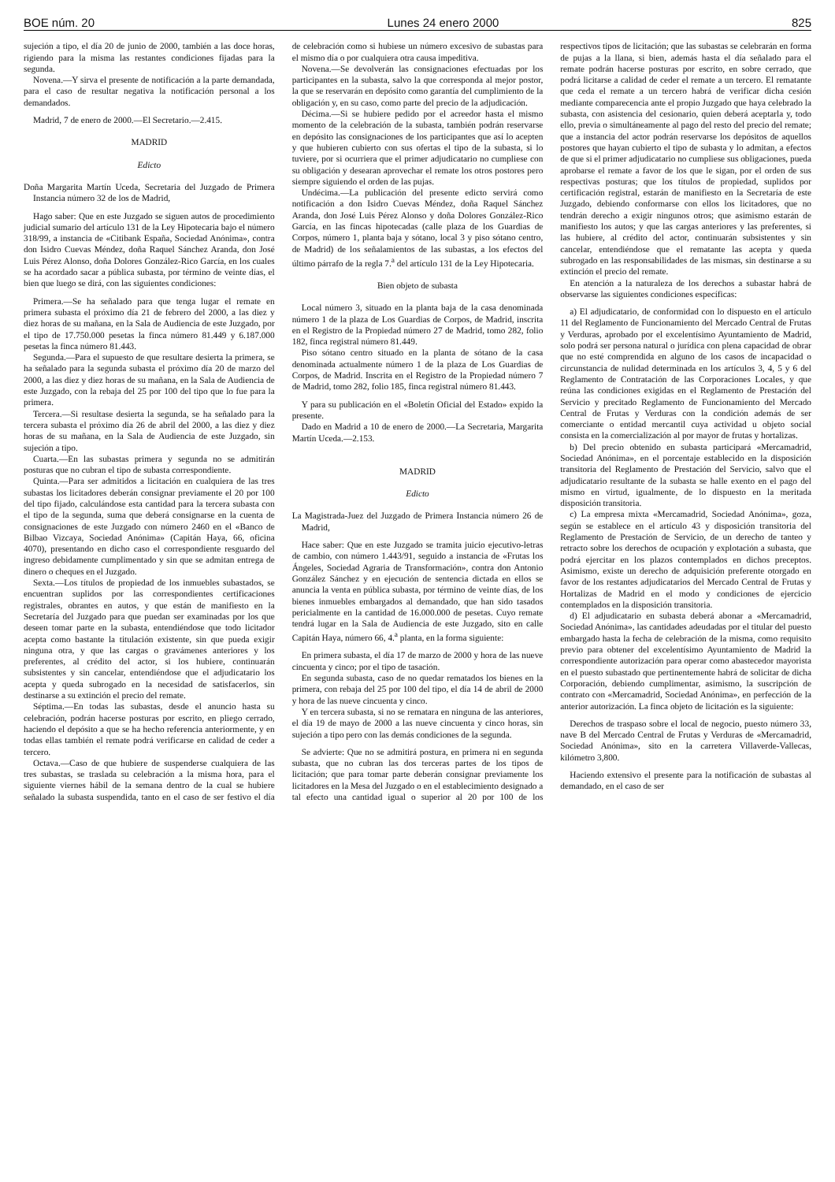BOE núm. 20 Lunes 24 enero 2000 825
sujeción a tipo, el día 20 de junio de 2000, también a las doce horas, rigiendo para la misma las restantes condiciones fijadas para la segunda.
Novena.—Y sirva el presente de notificación a la parte demandada, para el caso de resultar negativa la notificación personal a los demandados.
Madrid, 7 de enero de 2000.—El Secretario.—2.415.
MADRID
Edicto
Doña Margarita Martín Uceda, Secretaria del Juzgado de Primera Instancia número 32 de los de Madrid,
Hago saber: Que en este Juzgado se siguen autos de procedimiento judicial sumario del artículo 131 de la Ley Hipotecaria bajo el número 318/99, a instancia de «Citibank España, Sociedad Anónima», contra don Isidro Cuevas Méndez, doña Raquel Sánchez Aranda, don José Luis Pérez Alonso, doña Dolores González-Rico García, en los cuales se ha acordado sacar a pública subasta, por término de veinte días, el bien que luego se dirá, con las siguientes condiciones:
Primera.—Se ha señalado para que tenga lugar el remate en primera subasta el próximo día 21 de febrero del 2000, a las diez y diez horas de su mañana, en la Sala de Audiencia de este Juzgado, por el tipo de 17.750.000 pesetas la finca número 81.449 y 6.187.000 pesetas la finca número 81.443.
Segunda.—Para el supuesto de que resultare desierta la primera, se ha señalado para la segunda subasta el próximo día 20 de marzo del 2000, a las diez y diez horas de su mañana, en la Sala de Audiencia de este Juzgado, con la rebaja del 25 por 100 del tipo que lo fue para la primera.
Tercera.—Si resultase desierta la segunda, se ha señalado para la tercera subasta el próximo día 26 de abril del 2000, a las diez y diez horas de su mañana, en la Sala de Audiencia de este Juzgado, sin sujeción a tipo.
Cuarta.—En las subastas primera y segunda no se admitirán posturas que no cubran el tipo de subasta correspondiente.
Quinta.—Para ser admitidos a licitación en cualquiera de las tres subastas los licitadores deberán consignar previamente el 20 por 100 del tipo fijado, calculándose esta cantidad para la tercera subasta con el tipo de la segunda, suma que deberá consignarse en la cuenta de consignaciones de este Juzgado con número 2460 en el «Banco de Bilbao Vizcaya, Sociedad Anónima» (Capitán Haya, 66, oficina 4070), presentando en dicho caso el correspondiente resguardo del ingreso debidamente cumplimentado y sin que se admitan entrega de dinero o cheques en el Juzgado.
Sexta.—Los títulos de propiedad de los inmuebles subastados, se encuentran suplidos por las correspondientes certificaciones registrales, obrantes en autos, y que están de manifiesto en la Secretaría del Juzgado para que puedan ser examinadas por los que deseen tomar parte en la subasta, entendiéndose que todo licitador acepta como bastante la titulación existente, sin que pueda exigir ninguna otra, y que las cargas o gravámenes anteriores y los preferentes, al crédito del actor, si los hubiere, continuarán subsistentes y sin cancelar, entendiéndose que el adjudicatario los acepta y queda subrogado en la necesidad de satisfacerlos, sin destinarse a su extinción el precio del remate.
Séptima.—En todas las subastas, desde el anuncio hasta su celebración, podrán hacerse posturas por escrito, en pliego cerrado, haciendo el depósito a que se ha hecho referencia anteriormente, y en todas ellas también el remate podrá verificarse en calidad de ceder a tercero.
Octava.—Caso de que hubiere de suspenderse cualquiera de las tres subastas, se traslada su celebración a la misma hora, para el siguiente viernes hábil de la semana dentro de la cual se hubiere señalado la subasta suspendida, tanto en el caso de ser festivo el día de celebración como si hubiese un número excesivo de subastas para el mismo día o por cualquiera otra causa impeditiva.
Novena.—Se devolverán las consignaciones efectuadas por los participantes en la subasta, salvo la que corresponda al mejor postor, la que se reservarán en depósito como garantía del cumplimiento de la obligación y, en su caso, como parte del precio de la adjudicación.
Décima.—Si se hubiere pedido por el acreedor hasta el mismo momento de la celebración de la subasta, también podrán reservarse en depósito las consignaciones de los participantes que así lo acepten y que hubieren cubierto con sus ofertas el tipo de la subasta, si lo tuviere, por si ocurriera que el primer adjudicatario no cumpliese con su obligación y desearan aprovechar el remate los otros postores pero siempre siguiendo el orden de las pujas.
Undécima.—La publicación del presente edicto servirá como notificación a don Isidro Cuevas Méndez, doña Raquel Sánchez Aranda, don José Luis Pérez Alonso y doña Dolores González-Rico García, en las fincas hipotecadas (calle plaza de los Guardias de Corpos, número 1, planta baja y sótano, local 3 y piso sótano centro, de Madrid) de los señalamientos de las subastas, a los efectos del último párrafo de la regla 7.<sup>a</sup> del artículo 131 de la Ley Hipotecaria.
Bien objeto de subasta
Local número 3, situado en la planta baja de la casa denominada número 1 de la plaza de Los Guardias de Corpos, de Madrid, inscrita en el Registro de la Propiedad número 27 de Madrid, tomo 282, folio 182, finca registral número 81.449.
Piso sótano centro situado en la planta de sótano de la casa denominada actualmente número 1 de la plaza de Los Guardias de Corpos, de Madrid. Inscrita en el Registro de la Propiedad número 7 de Madrid, tomo 282, folio 185, finca registral número 81.443.
Y para su publicación en el «Boletín Oficial del Estado» expido la presente.
Dado en Madrid a 10 de enero de 2000.—La Secretaria, Margarita Martín Uceda.—2.153.
MADRID
Edicto
La Magistrada-Juez del Juzgado de Primera Instancia número 26 de Madrid,
Hace saber: Que en este Juzgado se tramita juicio ejecutivo-letras de cambio, con número 1.443/91, seguido a instancia de «Frutas los Ángeles, Sociedad Agraria de Transformación», contra don Antonio González Sánchez y en ejecución de sentencia dictada en ellos se anuncia la venta en pública subasta, por término de veinte días, de los bienes inmuebles embargados al demandado, que han sido tasados pericialmente en la cantidad de 16.000.000 de pesetas. Cuyo remate tendrá lugar en la Sala de Audiencia de este Juzgado, sito en calle Capitán Haya, número 66, 4.<sup>a</sup> planta, en la forma siguiente:
En primera subasta, el día 17 de marzo de 2000 y hora de las nueve cincuenta y cinco; por el tipo de tasación.
En segunda subasta, caso de no quedar rematados los bienes en la primera, con rebaja del 25 por 100 del tipo, el día 14 de abril de 2000 y hora de las nueve cincuenta y cinco.
Y en tercera subasta, si no se rematara en ninguna de las anteriores, el día 19 de mayo de 2000 a las nueve cincuenta y cinco horas, sin sujeción a tipo pero con las demás condiciones de la segunda.
Se advierte: Que no se admitirá postura, en primera ni en segunda subasta, que no cubran las dos terceras partes de los tipos de licitación; que para tomar parte deberán consignar previamente los licitadores en la Mesa del Juzgado o en el establecimiento designado a tal efecto una cantidad igual o superior al 20 por 100 de los respectivos tipos de licitación; que las subastas se celebrarán en forma de pujas a la llana, si bien, además hasta el día señalado para el remate podrán hacerse posturas por escrito, en sobre cerrado, que podrá licitarse a calidad de ceder el remate a un tercero. El rematante que ceda el remate a un tercero habrá de verificar dicha cesión mediante comparecencia ante el propio Juzgado que haya celebrado la subasta, con asistencia del cesionario, quien deberá aceptarla y, todo ello, previa o simultáneamente al pago del resto del precio del remate; que a instancia del actor podrán reservarse los depósitos de aquellos postores que hayan cubierto el tipo de subasta y lo admitan, a efectos de que si el primer adjudicatario no cumpliese sus obligaciones, pueda aprobarse el remate a favor de los que le sigan, por el orden de sus respectivas posturas; que los títulos de propiedad, suplidos por certificación registral, estarán de manifiesto en la Secretaría de este Juzgado, debiendo conformarse con ellos los licitadores, que no tendrán derecho a exigir ningunos otros; que asimismo estarán de manifiesto los autos; y que las cargas anteriores y las preferentes, si las hubiere, al crédito del actor, continuarán subsistentes y sin cancelar, entendiéndose que el rematante las acepta y queda subrogado en las responsabilidades de las mismas, sin destinarse a su extinción el precio del remate.
En atención a la naturaleza de los derechos a subastar habrá de observarse las siguientes condiciones específicas:
a) El adjudicatario, de conformidad con lo dispuesto en el artículo 11 del Reglamento de Funcionamiento del Mercado Central de Frutas y Verduras, aprobado por el excelentísimo Ayuntamiento de Madrid, solo podrá ser persona natural o jurídica con plena capacidad de obrar que no esté comprendida en alguno de los casos de incapacidad o circunstancia de nulidad determinada en los artículos 3, 4, 5 y 6 del Reglamento de Contratación de las Corporaciones Locales, y que reúna las condiciones exigidas en el Reglamento de Prestación del Servicio y precitado Reglamento de Funcionamiento del Mercado Central de Frutas y Verduras con la condición además de ser comerciante o entidad mercantil cuya actividad u objeto social consista en la comercialización al por mayor de frutas y hortalizas.
b) Del precio obtenido en subasta participará «Mercamadrid, Sociedad Anónima», en el porcentaje establecido en la disposición transitoria del Reglamento de Prestación del Servicio, salvo que el adjudicatario resultante de la subasta se halle exento en el pago del mismo en virtud, igualmente, de lo dispuesto en la meritada disposición transitoria.
c) La empresa mixta «Mercamadrid, Sociedad Anónima», goza, según se establece en el artículo 43 y disposición transitoria del Reglamento de Prestación de Servicio, de un derecho de tanteo y retracto sobre los derechos de ocupación y explotación a subasta, que podrá ejercitar en los plazos contemplados en dichos preceptos. Asimismo, existe un derecho de adquisición preferente otorgado en favor de los restantes adjudicatarios del Mercado Central de Frutas y Hortalizas de Madrid en el modo y condiciones de ejercicio contemplados en la disposición transitoria.
d) El adjudicatario en subasta deberá abonar a «Mercamadrid, Sociedad Anónima», las cantidades adeudadas por el titular del puesto embargado hasta la fecha de celebración de la misma, como requisito previo para obtener del excelentísimo Ayuntamiento de Madrid la correspondiente autorización para operar como abastecedor mayorista en el puesto subastado que pertinentemente habrá de solicitar de dicha Corporación, debiendo cumplimentar, asimismo, la suscripción de contrato con «Mercamadrid, Sociedad Anónima», en perfección de la anterior autorización. La finca objeto de licitación es la siguiente:
Derechos de traspaso sobre el local de negocio, puesto número 33, nave B del Mercado Central de Frutas y Verduras de «Mercamadrid, Sociedad Anónima», sito en la carretera Villaverde-Vallecas, kilómetro 3,800.
Haciendo extensivo el presente para la notificación de subastas al demandado, en el caso de ser